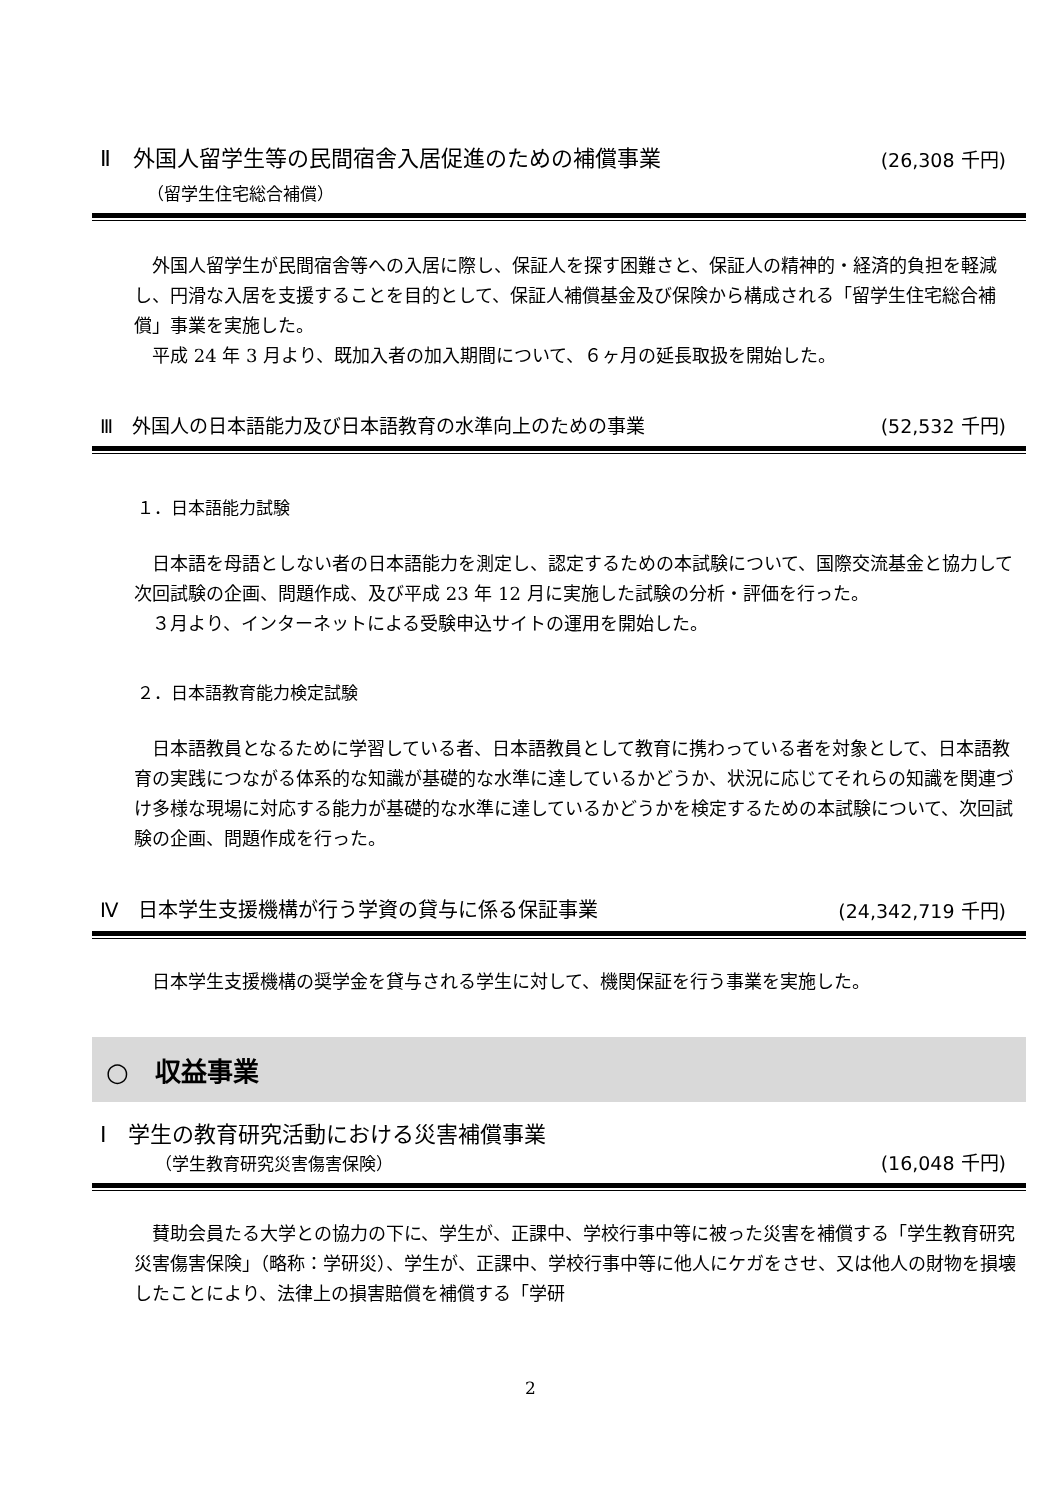Ⅱ　外国人留学生等の民間宿舎入居促進のための補償事業 (26,308 千円)
（留学生住宅総合補償）
外国人留学生が民間宿舎等への入居に際し、保証人を探す困難さと、保証人の精神的・経済的負担を軽減し、円滑な入居を支援することを目的として、保証人補償基金及び保険から構成される「留学生住宅総合補償」事業を実施した。
平成 24 年 3 月より、既加入者の加入期間について、６ヶ月の延長取扱を開始した。
Ⅲ　外国人の日本語能力及び日本語教育の水準向上のための事業 (52,532 千円)
１．日本語能力試験
日本語を母語としない者の日本語能力を測定し、認定するための本試験について、国際交流基金と協力して次回試験の企画、問題作成、及び平成 23 年 12 月に実施した試験の分析・評価を行った。
３月より、インターネットによる受験申込サイトの運用を開始した。
２．日本語教育能力検定試験
日本語教員となるために学習している者、日本語教員として教育に携わっている者を対象として、日本語教育の実践につながる体系的な知識が基礎的な水準に達しているかどうか、状況に応じてそれらの知識を関連づけ多様な現場に対応する能力が基礎的な水準に達しているかどうかを検定するための本試験について、次回試験の企画、問題作成を行った。
Ⅳ　日本学生支援機構が行う学資の貸与に係る保証事業 (24,342,719 千円)
日本学生支援機構の奨学金を貸与される学生に対して、機関保証を行う事業を実施した。
○　収益事業
Ⅰ　学生の教育研究活動における災害補償事業
（学生教育研究災害傷害保険） (16,048 千円)
賛助会員たる大学との協力の下に、学生が、正課中、学校行事中等に被った災害を補償する「学生教育研究災害傷害保険」（略称：学研災）、学生が、正課中、学校行事中等に他人にケガをさせ、又は他人の財物を損壊したことにより、法律上の損害賠償を補償する「学研
2